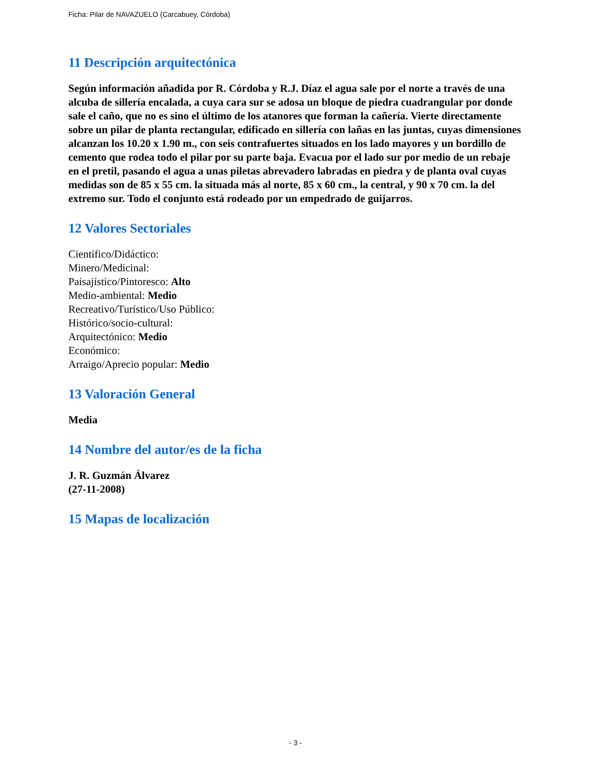Ficha: Pilar de NAVAZUELO (Carcabuey, Córdoba)
11 Descripción arquitectónica
Según información añadida por R. Córdoba y R.J. Díaz el agua sale por el norte a través de una alcuba de sillería encalada, a cuya cara sur se adosa un bloque de piedra cuadrangular por donde sale el caño, que no es sino el último de los atanores que forman la cañería. Vierte directamente sobre un pilar de planta rectangular, edificado en sillería con lañas en las juntas, cuyas dimensiones alcanzan los 10.20 x 1.90 m., con seis contrafuertes situados en los lado mayores y un bordillo de cemento que rodea todo el pilar por su parte baja. Evacua por el lado sur por medio de un rebaje en el pretil, pasando el agua a unas piletas abrevadero labradas en piedra y de planta oval cuyas medidas son de 85 x 55 cm. la situada más al norte, 85 x 60 cm., la central, y 90 x 70 cm. la del extremo sur. Todo el conjunto está rodeado por un empedrado de guijarros.
12 Valores Sectoriales
Científico/Didáctico:
Minero/Medicinal:
Paisajístico/Pintoresco: Alto
Medio-ambiental: Medio
Recreativo/Turístico/Uso Público:
Histórico/socio-cultural:
Arquitectónico: Medio
Económico:
Arraigo/Aprecio popular: Medio
13 Valoración General
Media
14 Nombre del autor/es de la ficha
J. R. Guzmán Álvarez
(27-11-2008)
15 Mapas de localización
- 3 -